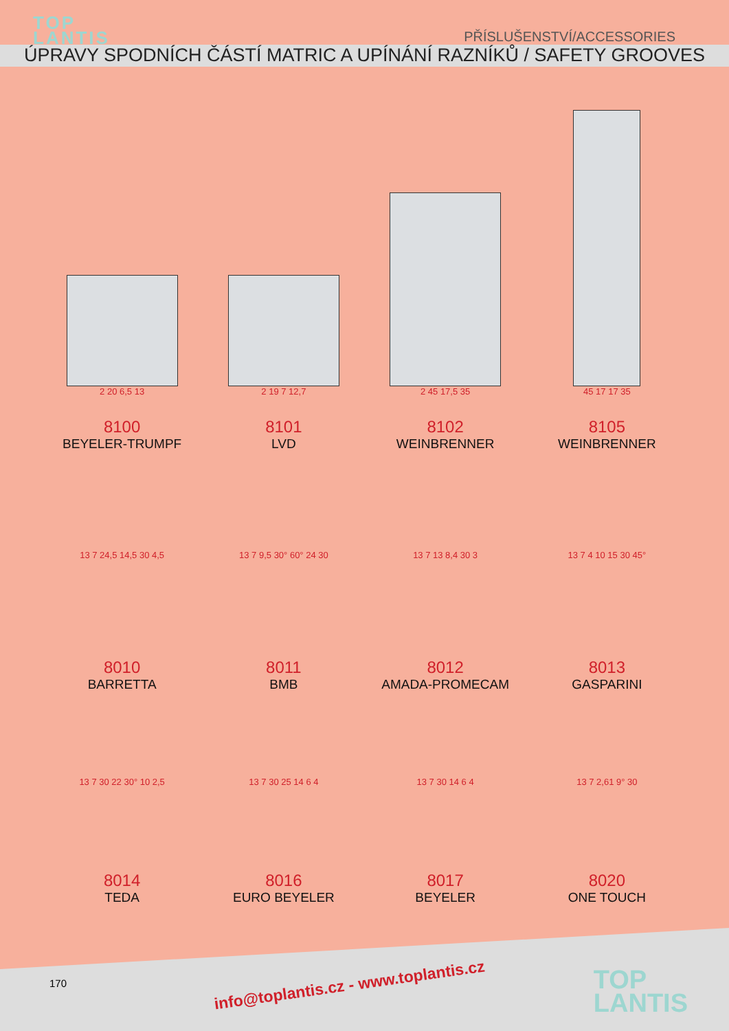TOP
LANTIS
PŘÍSLUŠENSTVÍ/ACCESSORIES
ÚPRAVY SPODNÍCH ČÁSTÍ MATRIC A UPÍNÁNÍ RAZNÍKŮ / SAFETY GROOVES
2 20 6,5 13
2 19 7 12,7
2 45 17,5 35
45 17 17 35
8100
BEYELER-TRUMPF
8101
LVD
8102
WEINBRENNER
8105
WEINBRENNER
13 7 24,5 14,5 30 4,5 13 7 9,5 30° 60° 24 30 13 7 13 8,4 30 3 13 7 4 10 15 30 45°
8010
BARRETTA
8011
BMB
8012
AMADA-PROMECAM
8013
GASPARINI
13 7 30 22 30° 10 2,5 13 7 30 25 14 6 4 13 7 30 14 6 4 13 7 2,61 9° 30
8014
TEDA
8016
EURO BEYELER
8017
BEYELER
8020
ONE TOUCH
170
info@toplantis.cz - www.toplantis.cz
TOP
LANTIS